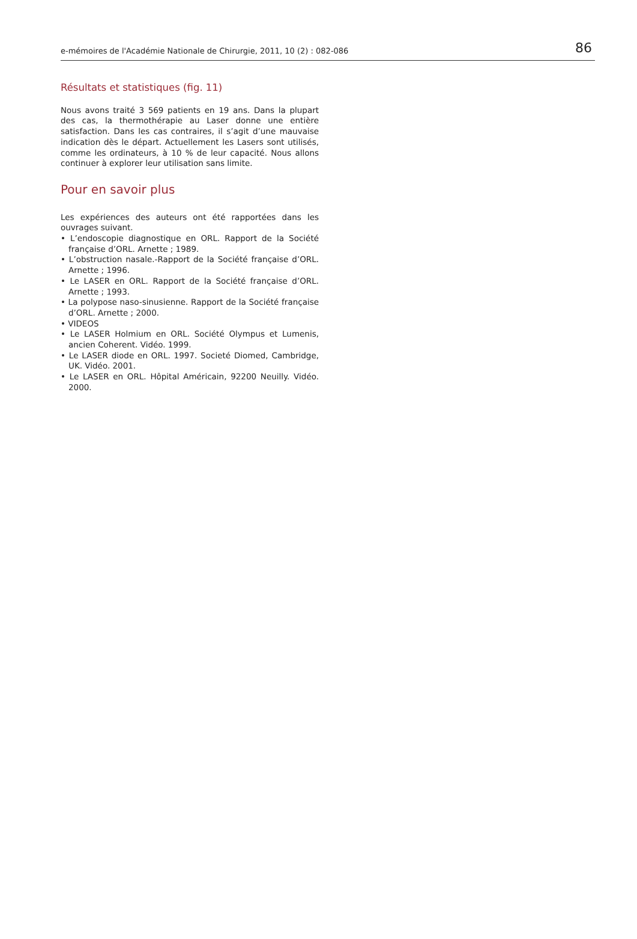e-mémoires de l'Académie Nationale de Chirurgie, 2011, 10 (2) : 082-086 86
Résultats et statistiques (fig. 11)
Nous avons traité 3 569 patients en 19 ans. Dans la plupart des cas, la thermothérapie au Laser donne une entière satisfaction. Dans les cas contraires, il s’agit d’une mauvaise indication dès le départ. Actuellement les Lasers sont utilisés, comme les ordinateurs, à 10 % de leur capacité. Nous allons continuer à explorer leur utilisation sans limite.
Pour en savoir plus
Les expériences des auteurs ont été rapportées dans les ouvrages suivant.
• L’endoscopie diagnostique en ORL. Rapport de la Société française d’ORL. Arnette ; 1989.
• L’obstruction nasale.-Rapport de la Société française d’ORL. Arnette ; 1996.
• Le LASER en ORL. Rapport de la Société française d’ORL. Arnette ; 1993.
• La polypose naso-sinusienne. Rapport de la Société française d’ORL. Arnette ; 2000.
• VIDEOS
• Le LASER Holmium en ORL. Société Olympus et Lumenis, ancien Coherent. Vidéo. 1999.
• Le LASER diode en ORL. 1997. Societé Diomed, Cambridge, UK. Vidéo. 2001.
• Le LASER en ORL. Hôpital Américain, 92200 Neuilly. Vidéo. 2000.